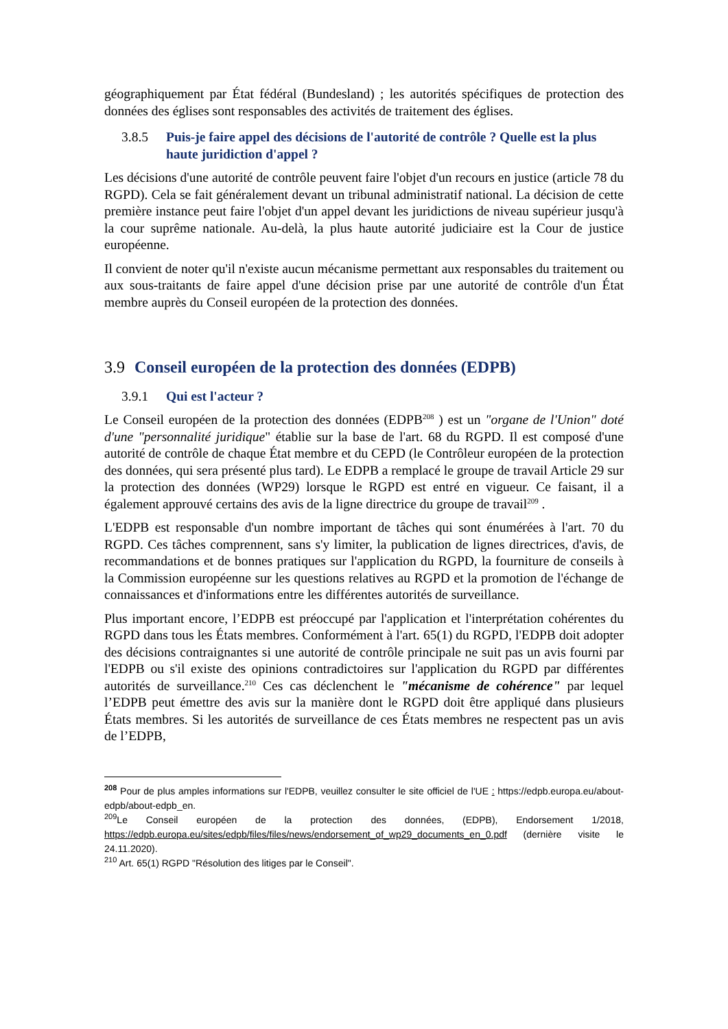géographiquement par État fédéral (Bundesland) ; les autorités spécifiques de protection des données des églises sont responsables des activités de traitement des églises.
3.8.5 Puis-je faire appel des décisions de l'autorité de contrôle ? Quelle est la plus haute juridiction d'appel ?
Les décisions d'une autorité de contrôle peuvent faire l'objet d'un recours en justice (article 78 du RGPD). Cela se fait généralement devant un tribunal administratif national. La décision de cette première instance peut faire l'objet d'un appel devant les juridictions de niveau supérieur jusqu'à la cour suprême nationale. Au-delà, la plus haute autorité judiciaire est la Cour de justice européenne.
Il convient de noter qu'il n'existe aucun mécanisme permettant aux responsables du traitement ou aux sous-traitants de faire appel d'une décision prise par une autorité de contrôle d'un État membre auprès du Conseil européen de la protection des données.
3.9 Conseil européen de la protection des données (EDPB)
3.9.1 Qui est l'acteur ?
Le Conseil européen de la protection des données (EDPB<sup>208</sup> ) est un "organe de l'Union" doté d'une "personnalité juridique" établie sur la base de l'art. 68 du RGPD. Il est composé d'une autorité de contrôle de chaque État membre et du CEPD (le Contrôleur européen de la protection des données, qui sera présenté plus tard). Le EDPB a remplacé le groupe de travail Article 29 sur la protection des données (WP29) lorsque le RGPD est entré en vigueur. Ce faisant, il a également approuvé certains des avis de la ligne directrice du groupe de travail<sup>209</sup> .
L'EDPB est responsable d'un nombre important de tâches qui sont énumérées à l'art. 70 du RGPD. Ces tâches comprennent, sans s'y limiter, la publication de lignes directrices, d'avis, de recommandations et de bonnes pratiques sur l'application du RGPD, la fourniture de conseils à la Commission européenne sur les questions relatives au RGPD et la promotion de l'échange de connaissances et d'informations entre les différentes autorités de surveillance.
Plus important encore, l’EDPB est préoccupé par l'application et l'interprétation cohérentes du RGPD dans tous les États membres. Conformément à l'art. 65(1) du RGPD, l'EDPB doit adopter des décisions contraignantes si une autorité de contrôle principale ne suit pas un avis fourni par l'EDPB ou s'il existe des opinions contradictoires sur l'application du RGPD par différentes autorités de surveillance.<sup>210</sup> Ces cas déclenchent le "mécanisme de cohérence" par lequel l’EDPB peut émettre des avis sur la manière dont le RGPD doit être appliqué dans plusieurs États membres. Si les autorités de surveillance de ces États membres ne respectent pas un avis de l’EDPB,
<sup>208</sup> Pour de plus amples informations sur l'EDPB, veuillez consulter le site officiel de l'UE : https://edpb.europa.eu/about-edpb/about-edpb_en.
<sup>209</sup> Le Conseil européen de la protection des données, (EDPB), Endorsement 1/2018, https://edpb.europa.eu/sites/edpb/files/files/news/endorsement_of_wp29_documents_en_0.pdf (dernière visite le 24.11.2020).
<sup>210</sup> Art. 65(1) RGPD "Résolution des litiges par le Conseil".